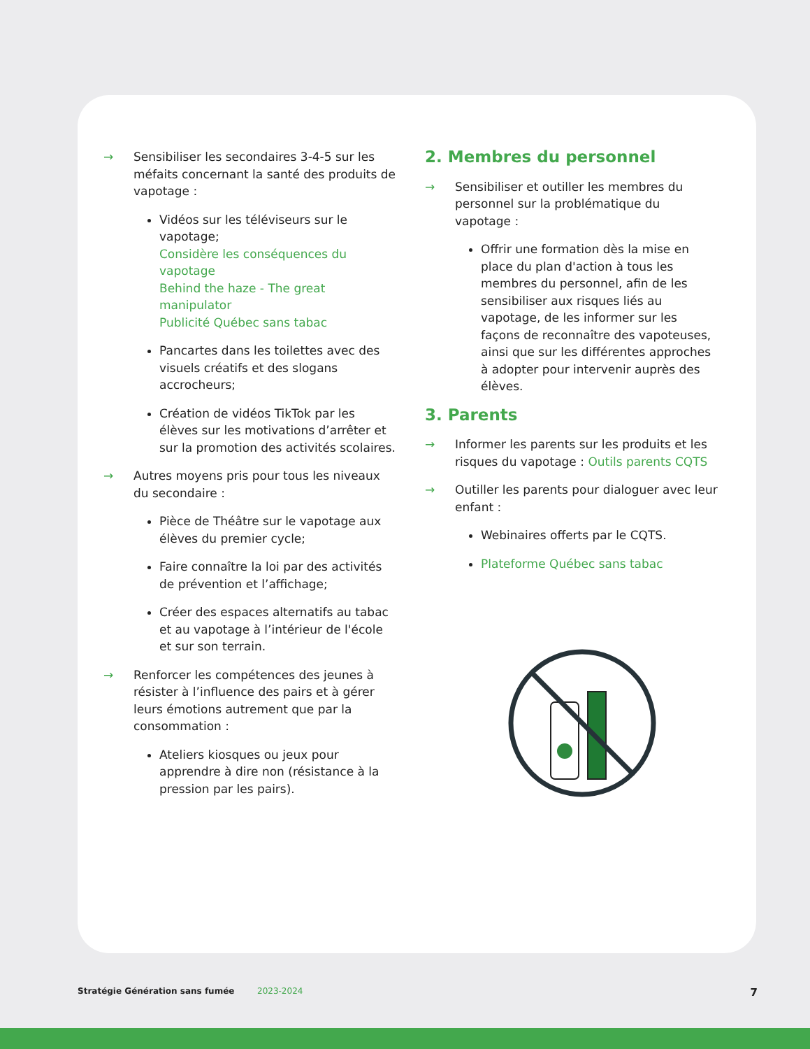→ Sensibiliser les secondaires 3-4-5 sur les méfaits concernant la santé des produits de vapotage :
Vidéos sur les téléviseurs sur le vapotage;
Considère les conséquences du vapotage
Behind the haze - The great manipulator
Publicité Québec sans tabac
Pancartes dans les toilettes avec des visuels créatifs et des slogans accrocheurs;
Création de vidéos TikTok par les élèves sur les motivations d’arrêter et sur la promotion des activités scolaires.
→ Autres moyens pris pour tous les niveaux du secondaire :
Pièce de Théâtre sur le vapotage aux élèves du premier cycle;
Faire connaître la loi par des activités de prévention et l’affichage;
Créer des espaces alternatifs au tabac et au vapotage à l’intérieur de l'école et sur son terrain.
→ Renforcer les compétences des jeunes à résister à l’influence des pairs et à gérer leurs émotions autrement que par la consommation :
Ateliers kiosques ou jeux pour apprendre à dire non (résistance à la pression par les pairs).
2. Membres du personnel
→ Sensibiliser et outiller les membres du personnel sur la problématique du vapotage :
Offrir une formation dès la mise en place du plan d'action à tous les membres du personnel, afin de les sensibiliser aux risques liés au vapotage, de les informer sur les façons de reconnaître des vapoteuses, ainsi que sur les différentes approches à adopter pour intervenir auprès des élèves.
3. Parents
→ Informer les parents sur les produits et les risques du vapotage : Outils parents CQTS
→ Outiller les parents pour dialoguer avec leur enfant :
Webinaires offerts par le CQTS.
Plateforme Québec sans tabac
Stratégie Génération sans fumée 2023-2024 7